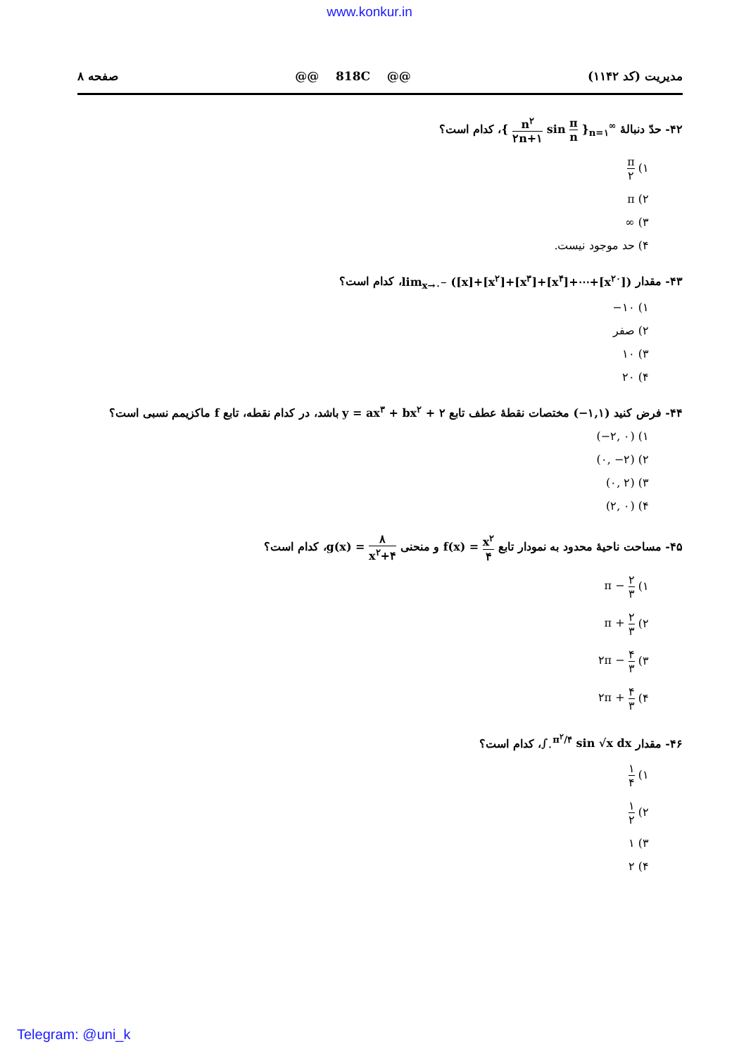www.konkur.in
مدیریت (کد ۱۱۴۲) @@ 818C @@ صفحه ۸
۴۲- حدّ دنبالهٔ { n<sup>۲</sup> ۲n+۱ sin π n }<sub>n=۱</sub><sup>∞</sup>، کدام است؟
۱) π ۲
۲) π
۳) ∞
۴) حد موجود نیست.
۴۳- مقدار lim<sub>x→۰<sup>−</sup></sub> ([x]+[x<sup>۲</sup>]+[x<sup>۳</sup>]+[x<sup>۴</sup>]+⋯+[x<sup>۲۰</sup>])، کدام است؟
۱) −۱۰
۲) صفر
۳) ۱۰
۴) ۲۰
۴۴- فرض کنید (−۱,۱) مختصات نقطهٔ عطف تابع y = ax<sup>۳</sup> + bx<sup>۲</sup> + ۲ باشد، در کدام نقطه، تابع f ماکزیمم نسبی است؟
۱) (−۲, ۰)
۲) (۰, −۲)
۳) (۰, ۲)
۴) (۲, ۰)
۴۵- مساحت ناحیهٔ محدود به نمودار تابع f(x) = x<sup>۲</sup> ۴ و منحنی g(x) = ۸ x<sup>۲</sup>+۴، کدام است؟
۱) π − ۲ ۳
۲) π + ۲ ۳
۳) ۲π − ۴ ۳
۴) ۲π + ۴ ۳
۴۶- مقدار ∫<sub>۰</sub><sup>π<sup>۲</sup>/۴</sup> sin √x dx، کدام است؟
۱) ۱ ۴
۲) ۱ ۲
۳) ۱
۴) ۲
Telegram: @uni_k